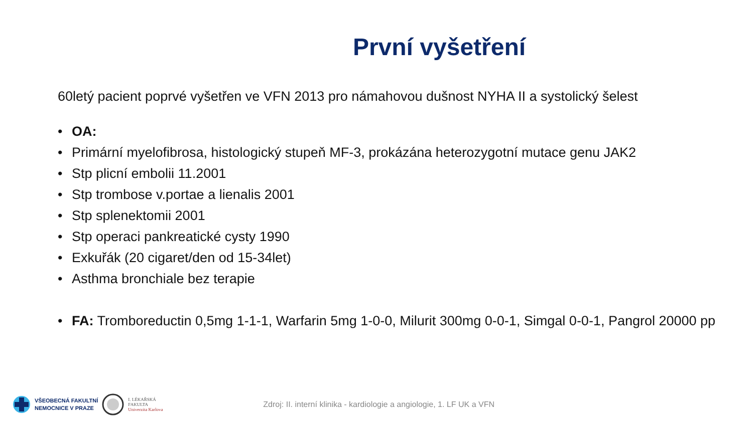První vyšetření
60letý pacient poprvé vyšetřen ve VFN 2013 pro námahovou dušnost NYHA II a systolický šelest
• OA:
• Primární myelofibrosa, histologický stupeň MF-3, prokázána heterozygotní mutace genu JAK2
• Stp plicní embolii 11.2001
• Stp trombose v.portae a lienalis 2001
• Stp splenektomii 2001
• Stp operaci pankreatické cysty 1990
• Exkuřák (20 cigaret/den od 15-34let)
• Asthma bronchiale bez terapie
• FA: Tromboreductin 0,5mg 1-1-1, Warfarin 5mg 1-0-0, Milurit 300mg 0-0-1, Simgal 0-0-1, Pangrol 20000 pp
VŠEOBECNÁ FAKULTNÍ
NEMOCNICE V PRAZE
I. LÉKAŘSKÁ
FAKULTA
Univerzita Karlova
Zdroj: II. interní klinika - kardiologie a angiologie, 1. LF UK a VFN